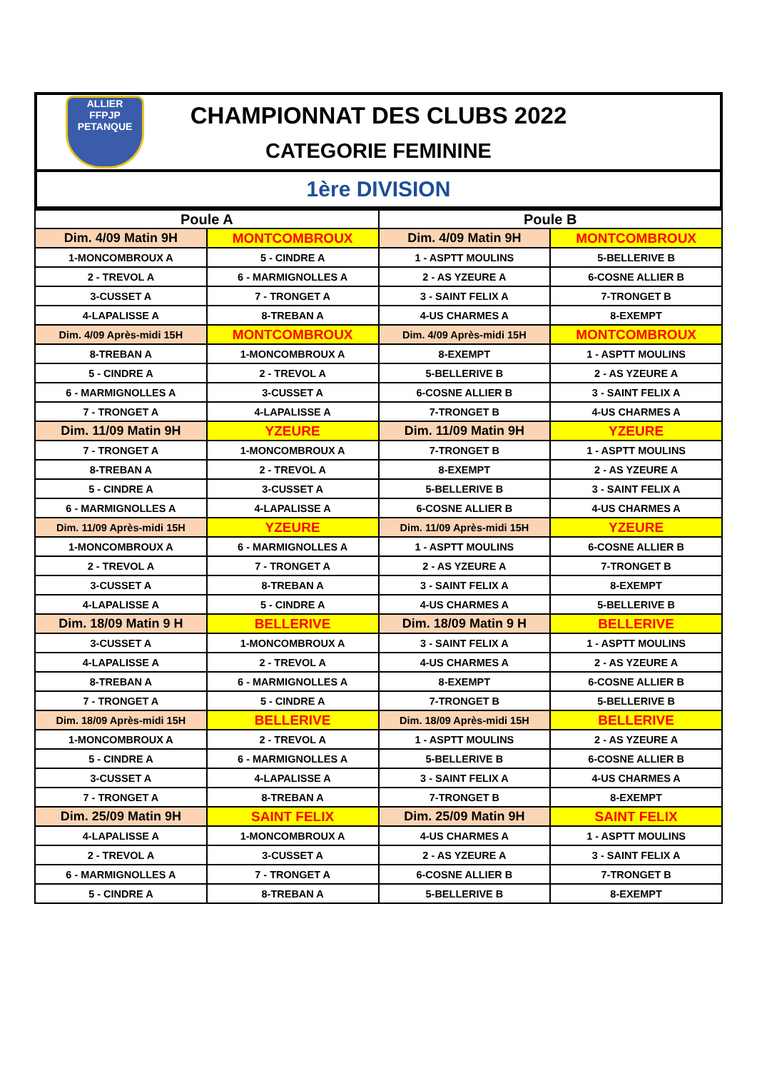ALLIER
FFPJP
PETANQUE
CHAMPIONNAT DES CLUBS 2022
CATEGORIE FEMININE
1ère DIVISION
| Poule A | | Poule B | |
| --- | --- | --- | --- |
| Dim. 4/09 Matin 9H | MONTCOMBROUX | Dim. 4/09 Matin 9H | MONTCOMBROUX |
| 1-MONCOMBROUX A | 5 - CINDRE A | 1 - ASPTT MOULINS | 5-BELLERIVE B |
| 2 - TREVOL A | 6 - MARMIGNOLLES A | 2 - AS YZEURE A | 6-COSNE ALLIER B |
| 3-CUSSET A | 7 - TRONGET A | 3 - SAINT FELIX A | 7-TRONGET B |
| 4-LAPALISSE A | 8-TREBAN A | 4-US CHARMES A | 8-EXEMPT |
| Dim. 4/09 Après-midi 15H | MONTCOMBROUX | Dim. 4/09 Après-midi 15H | MONTCOMBROUX |
| 8-TREBAN A | 1-MONCOMBROUX A | 8-EXEMPT | 1 - ASPTT MOULINS |
| 5 - CINDRE A | 2 - TREVOL A | 5-BELLERIVE B | 2 - AS YZEURE A |
| 6 - MARMIGNOLLES A | 3-CUSSET A | 6-COSNE ALLIER B | 3 - SAINT FELIX A |
| 7 - TRONGET A | 4-LAPALISSE A | 7-TRONGET B | 4-US CHARMES A |
| Dim. 11/09 Matin 9H | YZEURE | Dim. 11/09 Matin 9H | YZEURE |
| 7 - TRONGET A | 1-MONCOMBROUX A | 7-TRONGET B | 1 - ASPTT MOULINS |
| 8-TREBAN A | 2 - TREVOL A | 8-EXEMPT | 2 - AS YZEURE A |
| 5 - CINDRE A | 3-CUSSET A | 5-BELLERIVE B | 3 - SAINT FELIX A |
| 6 - MARMIGNOLLES A | 4-LAPALISSE A | 6-COSNE ALLIER B | 4-US CHARMES A |
| Dim. 11/09 Après-midi 15H | YZEURE | Dim. 11/09 Après-midi 15H | YZEURE |
| 1-MONCOMBROUX A | 6 - MARMIGNOLLES A | 1 - ASPTT MOULINS | 6-COSNE ALLIER B |
| 2 - TREVOL A | 7 - TRONGET A | 2 - AS YZEURE A | 7-TRONGET B |
| 3-CUSSET A | 8-TREBAN A | 3 - SAINT FELIX A | 8-EXEMPT |
| 4-LAPALISSE A | 5 - CINDRE A | 4-US CHARMES A | 5-BELLERIVE B |
| Dim. 18/09 Matin 9 H | BELLERIVE | Dim. 18/09 Matin 9 H | BELLERIVE |
| 3-CUSSET A | 1-MONCOMBROUX A | 3 - SAINT FELIX A | 1 - ASPTT MOULINS |
| 4-LAPALISSE A | 2 - TREVOL A | 4-US CHARMES A | 2 - AS YZEURE A |
| 8-TREBAN A | 6 - MARMIGNOLLES A | 8-EXEMPT | 6-COSNE ALLIER B |
| 7 - TRONGET A | 5 - CINDRE A | 7-TRONGET B | 5-BELLERIVE B |
| Dim. 18/09 Après-midi 15H | BELLERIVE | Dim. 18/09 Après-midi 15H | BELLERIVE |
| 1-MONCOMBROUX A | 2 - TREVOL A | 1 - ASPTT MOULINS | 2 - AS YZEURE A |
| 5 - CINDRE A | 6 - MARMIGNOLLES A | 5-BELLERIVE B | 6-COSNE ALLIER B |
| 3-CUSSET A | 4-LAPALISSE A | 3 - SAINT FELIX A | 4-US CHARMES A |
| 7 - TRONGET A | 8-TREBAN A | 7-TRONGET B | 8-EXEMPT |
| Dim. 25/09 Matin 9H | SAINT FELIX | Dim. 25/09 Matin 9H | SAINT FELIX |
| 4-LAPALISSE A | 1-MONCOMBROUX A | 4-US CHARMES A | 1 - ASPTT MOULINS |
| 2 - TREVOL A | 3-CUSSET A | 2 - AS YZEURE A | 3 - SAINT FELIX A |
| 6 - MARMIGNOLLES A | 7 - TRONGET A | 6-COSNE ALLIER B | 7-TRONGET B |
| 5 - CINDRE A | 8-TREBAN A | 5-BELLERIVE B | 8-EXEMPT |